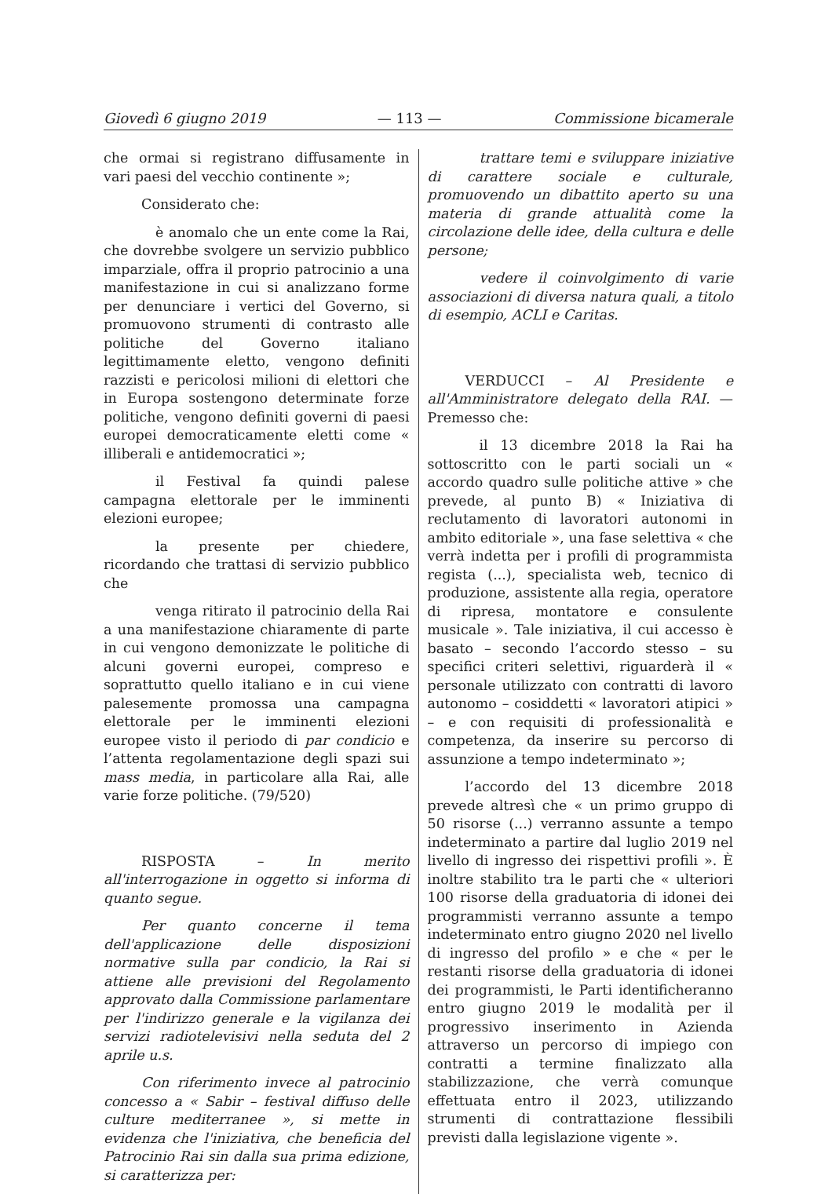Giovedì 6 giugno 2019 — 113 — Commissione bicamerale
che ormai si registrano diffusamente in vari paesi del vecchio continente »;
Considerato che:
è anomalo che un ente come la Rai, che dovrebbe svolgere un servizio pubblico imparziale, offra il proprio patrocinio a una manifestazione in cui si analizzano forme per denunciare i vertici del Governo, si promuovono strumenti di contrasto alle politiche del Governo italiano legittimamente eletto, vengono definiti razzisti e pericolosi milioni di elettori che in Europa sostengono determinate forze politiche, vengono definiti governi di paesi europei democraticamente eletti come « illiberali e antidemocratici »;
il Festival fa quindi palese campagna elettorale per le imminenti elezioni europee;
la presente per chiedere, ricordando che trattasi di servizio pubblico che
venga ritirato il patrocinio della Rai a una manifestazione chiaramente di parte in cui vengono demonizzate le politiche di alcuni governi europei, compreso e soprattutto quello italiano e in cui viene palesemente promossa una campagna elettorale per le imminenti elezioni europee visto il periodo di par condicio e l’attenta regolamentazione degli spazi sui mass media, in particolare alla Rai, alle varie forze politiche. (79/520)
RISPOSTA – In merito all'interrogazione in oggetto si informa di quanto segue.
Per quanto concerne il tema dell'applicazione delle disposizioni normative sulla par condicio, la Rai si attiene alle previsioni del Regolamento approvato dalla Commissione parlamentare per l'indirizzo generale e la vigilanza dei servizi radiotelevisivi nella seduta del 2 aprile u.s.
Con riferimento invece al patrocinio concesso a « Sabir – festival diffuso delle culture mediterranee », si mette in evidenza che l'iniziativa, che beneficia del Patrocinio Rai sin dalla sua prima edizione, si caratterizza per:
trattare temi e sviluppare iniziative di carattere sociale e culturale, promuovendo un dibattito aperto su una materia di grande attualità come la circolazione delle idee, della cultura e delle persone;
vedere il coinvolgimento di varie associazioni di diversa natura quali, a titolo di esempio, ACLI e Caritas.
VERDUCCI – Al Presidente e all'Amministratore delegato della RAI. — Premesso che:
il 13 dicembre 2018 la Rai ha sottoscritto con le parti sociali un « accordo quadro sulle politiche attive » che prevede, al punto B) « Iniziativa di reclutamento di lavoratori autonomi in ambito editoriale », una fase selettiva « che verrà indetta per i profili di programmista regista (...), specialista web, tecnico di produzione, assistente alla regia, operatore di ripresa, montatore e consulente musicale ». Tale iniziativa, il cui accesso è basato – secondo l’accordo stesso – su specifici criteri selettivi, riguarderà il « personale utilizzato con contratti di lavoro autonomo – cosiddetti « lavoratori atipici » – e con requisiti di professionalità e competenza, da inserire su percorso di assunzione a tempo indeterminato »;
l’accordo del 13 dicembre 2018 prevede altresì che « un primo gruppo di 50 risorse (...) verranno assunte a tempo indeterminato a partire dal luglio 2019 nel livello di ingresso dei rispettivi profili ». È inoltre stabilito tra le parti che « ulteriori 100 risorse della graduatoria di idonei dei programmisti verranno assunte a tempo indeterminato entro giugno 2020 nel livello di ingresso del profilo » e che « per le restanti risorse della graduatoria di idonei dei programmisti, le Parti identificheranno entro giugno 2019 le modalità per il progressivo inserimento in Azienda attraverso un percorso di impiego con contratti a termine finalizzato alla stabilizzazione, che verrà comunque effettuata entro il 2023, utilizzando strumenti di contrattazione flessibili previsti dalla legislazione vigente ».